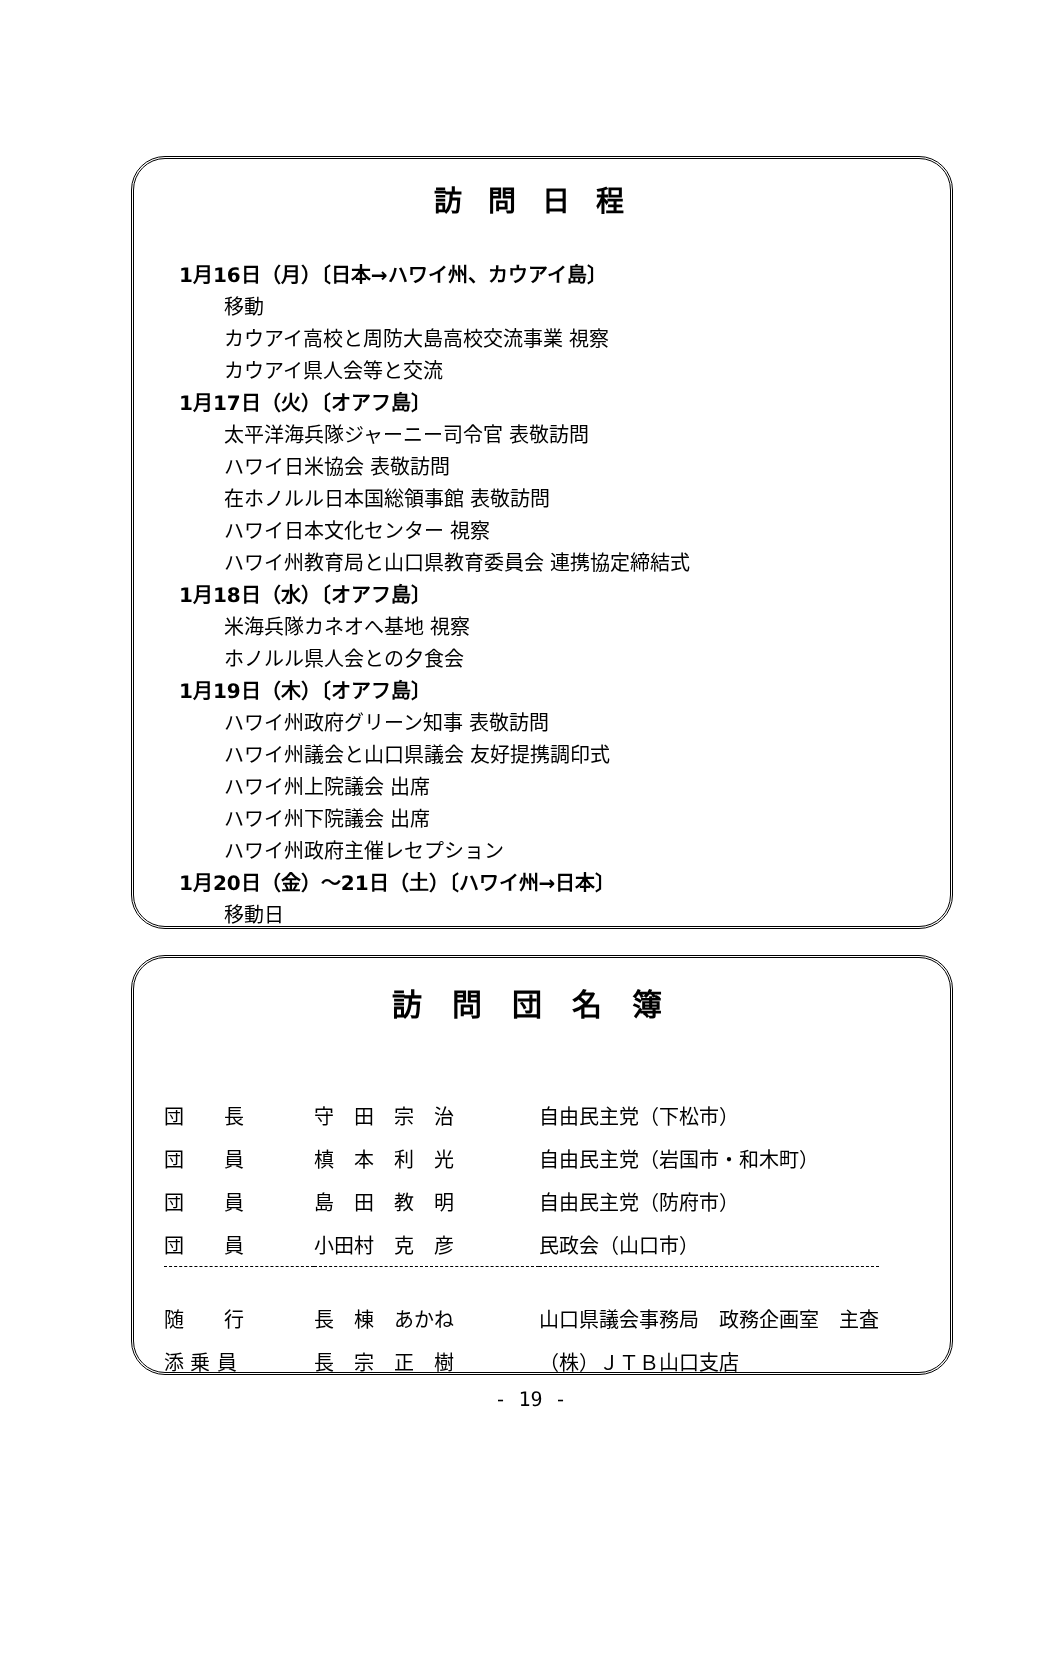訪問日程
1月16日（月）〔日本→ハワイ州、カウアイ島〕
移動
カウアイ高校と周防大島高校交流事業 視察
カウアイ県人会等と交流
1月17日（火）〔オアフ島〕
太平洋海兵隊ジャーニー司令官 表敬訪問
ハワイ日米協会 表敬訪問
在ホノルル日本国総領事館 表敬訪問
ハワイ日本文化センター 視察
ハワイ州教育局と山口県教育委員会 連携協定締結式
1月18日（水）〔オアフ島〕
米海兵隊カネオへ基地 視察
ホノルル県人会との夕食会
1月19日（木）〔オアフ島〕
ハワイ州政府グリーン知事 表敬訪問
ハワイ州議会と山口県議会 友好提携調印式
ハワイ州上院議会 出席
ハワイ州下院議会 出席
ハワイ州政府主催レセプション
1月20日（金）～21日（土）〔ハワイ州→日本〕
移動日
訪問団名簿
| 団 長 | 守 田 宗 治 | 自由民主党（下松市） |
| 団 員 | 槙 本 利 光 | 自由民主党（岩国市・和木町） |
| 団 員 | 島 田 教 明 | 自由民主党（防府市） |
| 団 員 | 小田村 克 彦 | 民政会（山口市） |
| 随 行 | 長 棟 あかね | 山口県議会事務局 政務企画室 主査 |
| 添 乗 員 | 長 宗 正 樹 | （株）ＪＴＢ山口支店 |
- 19 -